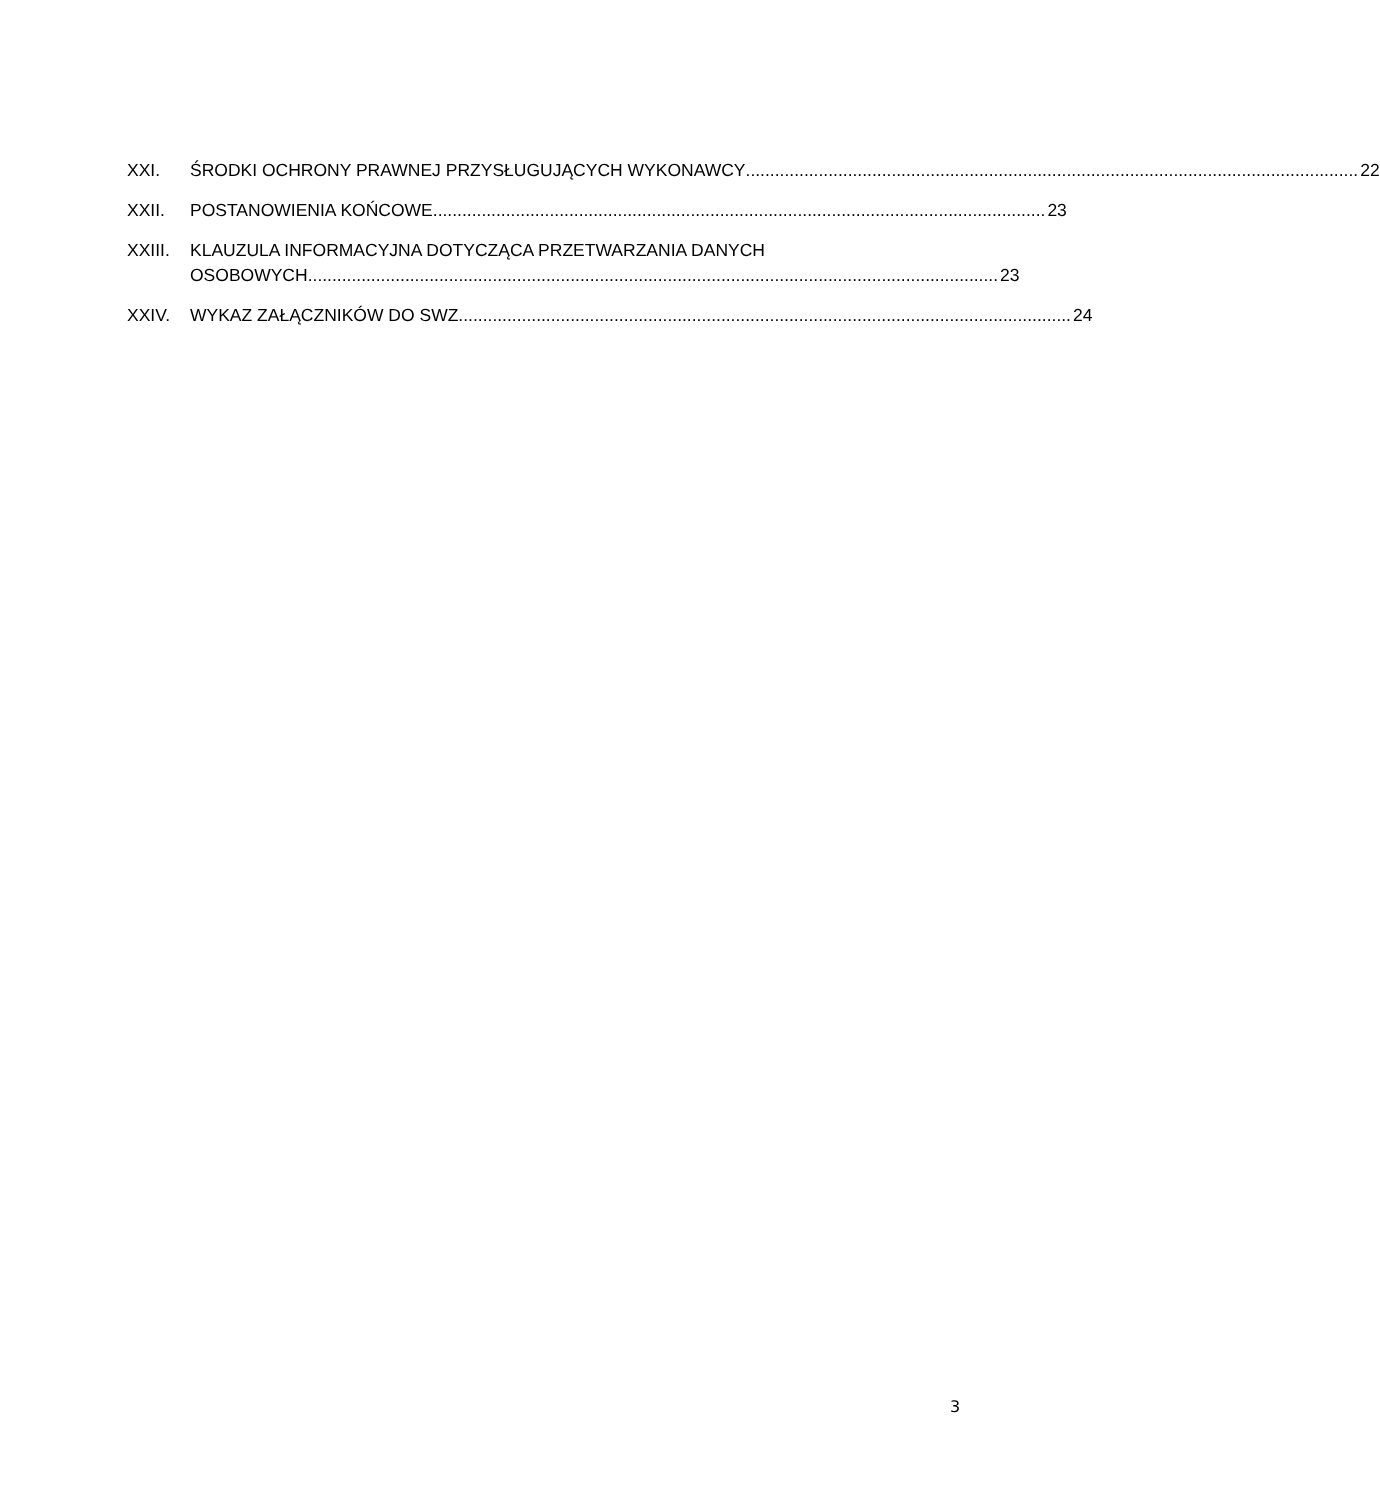XXI. ŚRODKI OCHRONY PRAWNEJ PRZYSŁUGUJĄCYCH WYKONAWCY .............................................................................................................................. 22
XXII. POSTANOWIENIA KOŃCOWE.............................................................................................................................. 23
XXIII. KLAUZULA INFORMACYJNA DOTYCZĄCA PRZETWARZANIA DANYCH
OSOBOWYCH.............................................................................................................................................. 23
XXIV. WYKAZ ZAŁĄCZNIKÓW DO SWZ .............................................................................................................................. 24
3